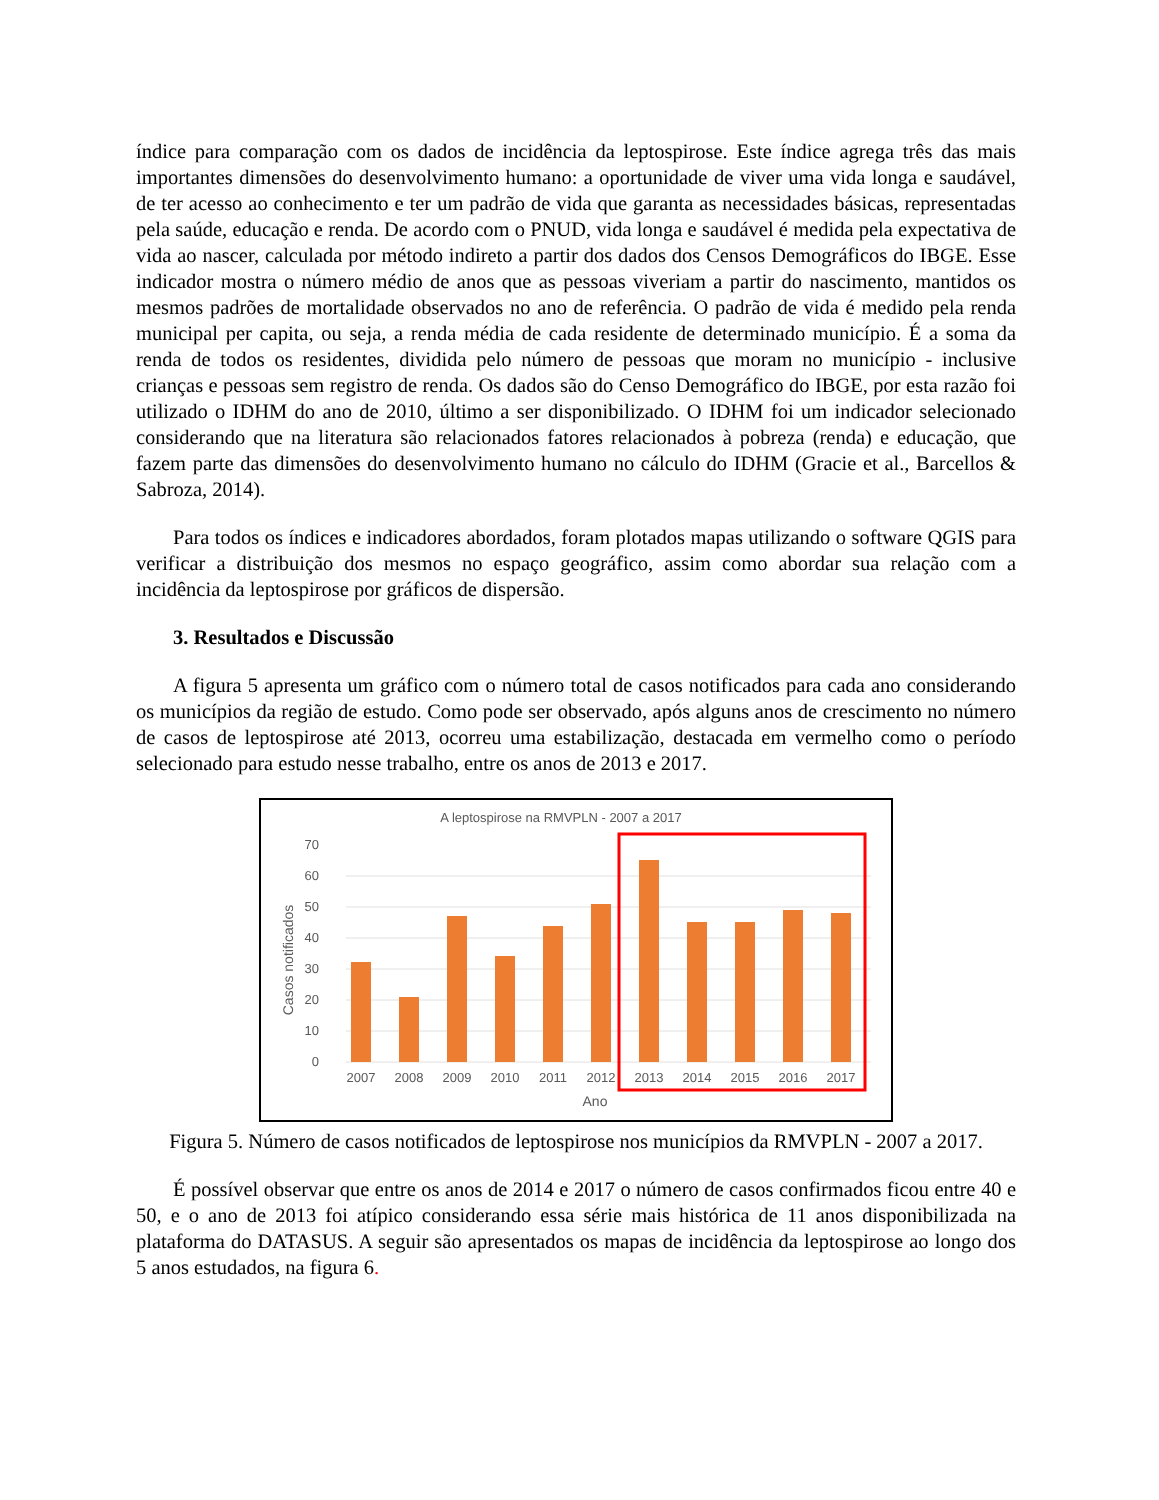índice para comparação com os dados de incidência da leptospirose. Este índice agrega três das mais importantes dimensões do desenvolvimento humano: a oportunidade de viver uma vida longa e saudável, de ter acesso ao conhecimento e ter um padrão de vida que garanta as necessidades básicas, representadas pela saúde, educação e renda. De acordo com o PNUD, vida longa e saudável é medida pela expectativa de vida ao nascer, calculada por método indireto a partir dos dados dos Censos Demográficos do IBGE. Esse indicador mostra o número médio de anos que as pessoas viveriam a partir do nascimento, mantidos os mesmos padrões de mortalidade observados no ano de referência. O padrão de vida é medido pela renda municipal per capita, ou seja, a renda média de cada residente de determinado município. É a soma da renda de todos os residentes, dividida pelo número de pessoas que moram no município - inclusive crianças e pessoas sem registro de renda. Os dados são do Censo Demográfico do IBGE, por esta razão foi utilizado o IDHM do ano de 2010, último a ser disponibilizado. O IDHM foi um indicador selecionado considerando que na literatura são relacionados fatores relacionados à pobreza (renda) e educação, que fazem parte das dimensões do desenvolvimento humano no cálculo do IDHM (Gracie et al., Barcellos & Sabroza, 2014).
Para todos os índices e indicadores abordados, foram plotados mapas utilizando o software QGIS para verificar a distribuição dos mesmos no espaço geográfico, assim como abordar sua relação com a incidência da leptospirose por gráficos de dispersão.
3. Resultados e Discussão
A figura 5 apresenta um gráfico com o número total de casos notificados para cada ano considerando os municípios da região de estudo. Como pode ser observado, após alguns anos de crescimento no número de casos de leptospirose até 2013, ocorreu uma estabilização, destacada em vermelho como o período selecionado para estudo nesse trabalho, entre os anos de 2013 e 2017.
A leptospirose na RMVPLN - 2007 a 2017
0
10
20
30
40
50
60
70
Casos notificados
2007
2008
2009
2010
2011
2012
2013
2014
2015
2016
2017
Ano
Figura 5. Número de casos notificados de leptospirose nos municípios da RMVPLN - 2007 a 2017.
É possível observar que entre os anos de 2014 e 2017 o número de casos confirmados ficou entre 40 e 50, e o ano de 2013 foi atípico considerando essa série mais histórica de 11 anos disponibilizada na plataforma do DATASUS. A seguir são apresentados os mapas de incidência da leptospirose ao longo dos 5 anos estudados, na figura 6.